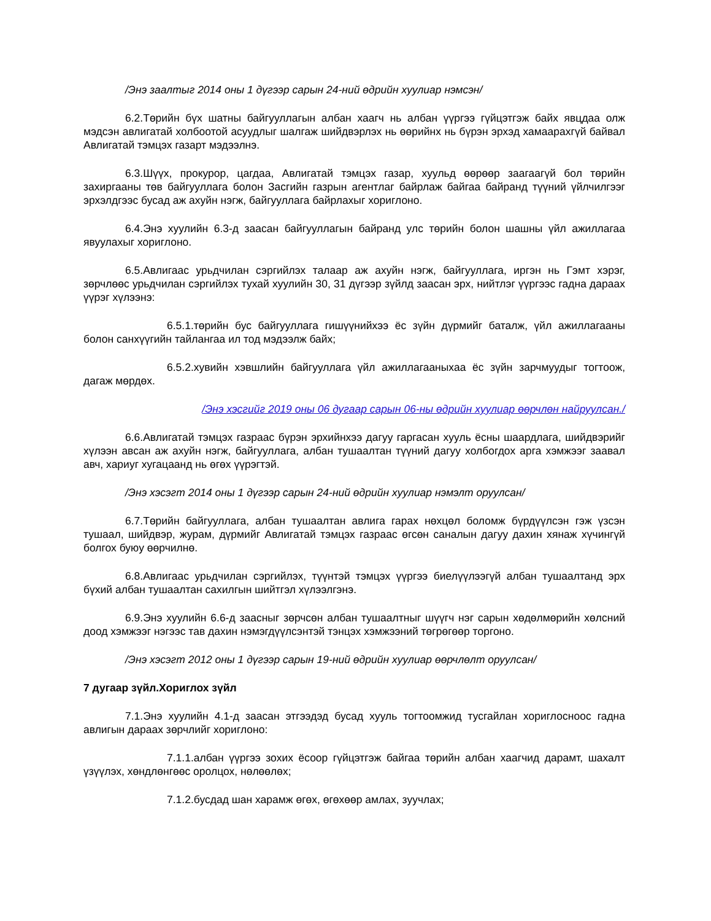/Энэ заалтыг 2014 оны 1 дүгээр сарын 24-ний өдрийн хуулиар нэмсэн/
6.2.Төрийн бүх шатны байгууллагын албан хаагч нь албан үүргээ гүйцэтгэж байх явцдаа олж мэдсэн авлигатай холбоотой асуудлыг шалгаж шийдвэрлэх нь өөрийнх нь бүрэн эрхэд хамаарахгүй байвал Авлигатай тэмцэх газарт мэдээлнэ.
6.3.Шүүх, прокурор, цагдаа, Авлигатай тэмцэх газар, хуульд өөрөөр заагаагүй бол төрийн захиргааны төв байгууллага болон Засгийн газрын агентлаг байрлаж байгаа байранд түүний үйлчилгээг эрхэлдгээс бусад аж ахуйн нэгж, байгууллага байрлахыг хориглоно.
6.4.Энэ хуулийн 6.3-д заасан байгууллагын байранд улс төрийн болон шашны үйл ажиллагаа явуулахыг хориглоно.
6.5.Авлигаас урьдчилан сэргийлэх талаар аж ахуйн нэгж, байгууллага, иргэн нь Гэмт хэрэг, зөрчлөөс урьдчилан сэргийлэх тухай хуулийн 30, 31 дүгээр зүйлд заасан эрх, нийтлэг үүргээс гадна дараах үүрэг хүлээнэ:
6.5.1.төрийн бус байгууллага гишүүнийхээ ёс зүйн дүрмийг баталж, үйл ажиллагааны болон санхүүгийн тайлангаа ил тод мэдээлж байх;
6.5.2.хувийн хэвшлийн байгууллага үйл ажиллагааныхаа ёс зүйн зарчмуудыг тогтоож, дагаж мөрдөх.
/Энэ хэсгийг 2019 оны 06 дугаар сарын 06-ны өдрийн хуулиар өөрчлөн найруулсан./
6.6.Авлигатай тэмцэх газраас бүрэн эрхийнхээ дагуу гаргасан хууль ёсны шаардлага, шийдвэрийг хүлээн авсан аж ахуйн нэгж, байгууллага, албан тушаалтан түүний дагуу холбогдох арга хэмжээг заавал авч, хариуг хугацаанд нь өгөх үүрэгтэй.
/Энэ хэсэгт 2014 оны 1 дүгээр сарын 24-ний өдрийн хуулиар нэмэлт оруулсан/
6.7.Төрийн байгууллага, албан тушаалтан авлига гарах нөхцөл боломж бүрдүүлсэн гэж үзсэн тушаал, шийдвэр, журам, дүрмийг Авлигатай тэмцэх газраас өгсөн саналын дагуу дахин хянаж хүчингүй болгох буюу өөрчилнө.
6.8.Авлигаас урьдчилан сэргийлэх, түүнтэй тэмцэх үүргээ биелүүлээгүй албан тушаалтанд эрх бүхий албан тушаалтан сахилгын шийтгэл хүлээлгэнэ.
6.9.Энэ хуулийн 6.6-д заасныг зөрчсөн албан тушаалтныг шүүгч нэг сарын хөдөлмөрийн хөлсний доод хэмжээг нэгээс тав дахин нэмэгдүүлсэнтэй тэнцэх хэмжээний төгрөгөөр торгоно.
/Энэ хэсэгт 2012 оны 1 дүгээр сарын 19-ний өдрийн хуулиар өөрчлөлт оруулсан/
7 дугаар зүйл.Хориглох зүйл
7.1.Энэ хуулийн 4.1-д заасан этгээдэд бусад хууль тогтоомжид тусгайлан хориглосноос гадна авлигын дараах зөрчлийг хориглоно:
7.1.1.албан үүргээ зохих ёсоор гүйцэтгэж байгаа төрийн албан хаагчид дарамт, шахалт үзүүлэх, хөндлөнгөөс оролцох, нөлөөлөх;
7.1.2.бусдад шан харамж өгөх, өгөхөөр амлах, зуучлах;